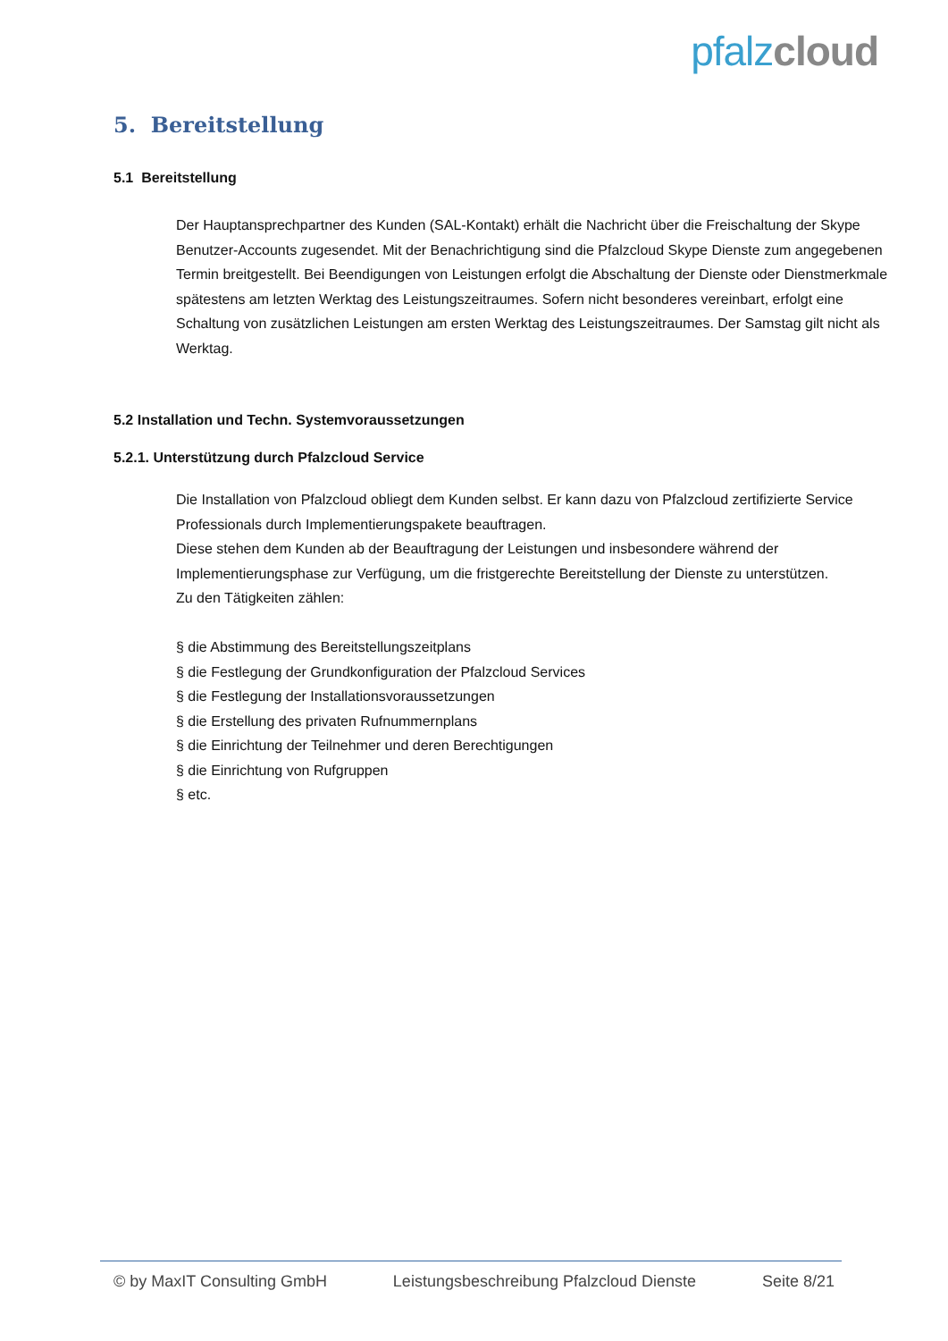pfalz cloud
5. Bereitstellung
5.1 Bereitstellung
Der Hauptansprechpartner des Kunden (SAL-Kontakt) erhält die Nachricht über die Freischaltung der Skype Benutzer-Accounts zugesendet. Mit der Benachrichtigung sind die Pfalzcloud Skype Dienste zum angegebenen Termin breitgestellt. Bei Beendigungen von Leistungen erfolgt die Abschaltung der Dienste oder Dienstmerkmale spätestens am letzten Werktag des Leistungszeitraumes. Sofern nicht besonderes vereinbart, erfolgt eine Schaltung von zusätzlichen Leistungen am ersten Werktag des Leistungszeitraumes. Der Samstag gilt nicht als Werktag.
5.2 Installation und Techn. Systemvoraussetzungen
5.2.1. Unterstützung durch Pfalzcloud Service
Die Installation von Pfalzcloud obliegt dem Kunden selbst. Er kann dazu von Pfalzcloud zertifizierte Service Professionals durch Implementierungspakete beauftragen.
Diese stehen dem Kunden ab der Beauftragung der Leistungen und insbesondere während der Implementierungsphase zur Verfügung, um die fristgerechte Bereitstellung der Dienste zu unterstützen.
Zu den Tätigkeiten zählen:
§ die Abstimmung des Bereitstellungszeitplans
§ die Festlegung der Grundkonfiguration der Pfalzcloud Services
§ die Festlegung der Installationsvoraussetzungen
§ die Erstellung des privaten Rufnummernplans
§ die Einrichtung der Teilnehmer und deren Berechtigungen
§ die Einrichtung von Rufgruppen
§ etc.
© by MaxIT Consulting GmbH Leistungsbeschreibung Pfalzcloud Dienste Seite 8/21